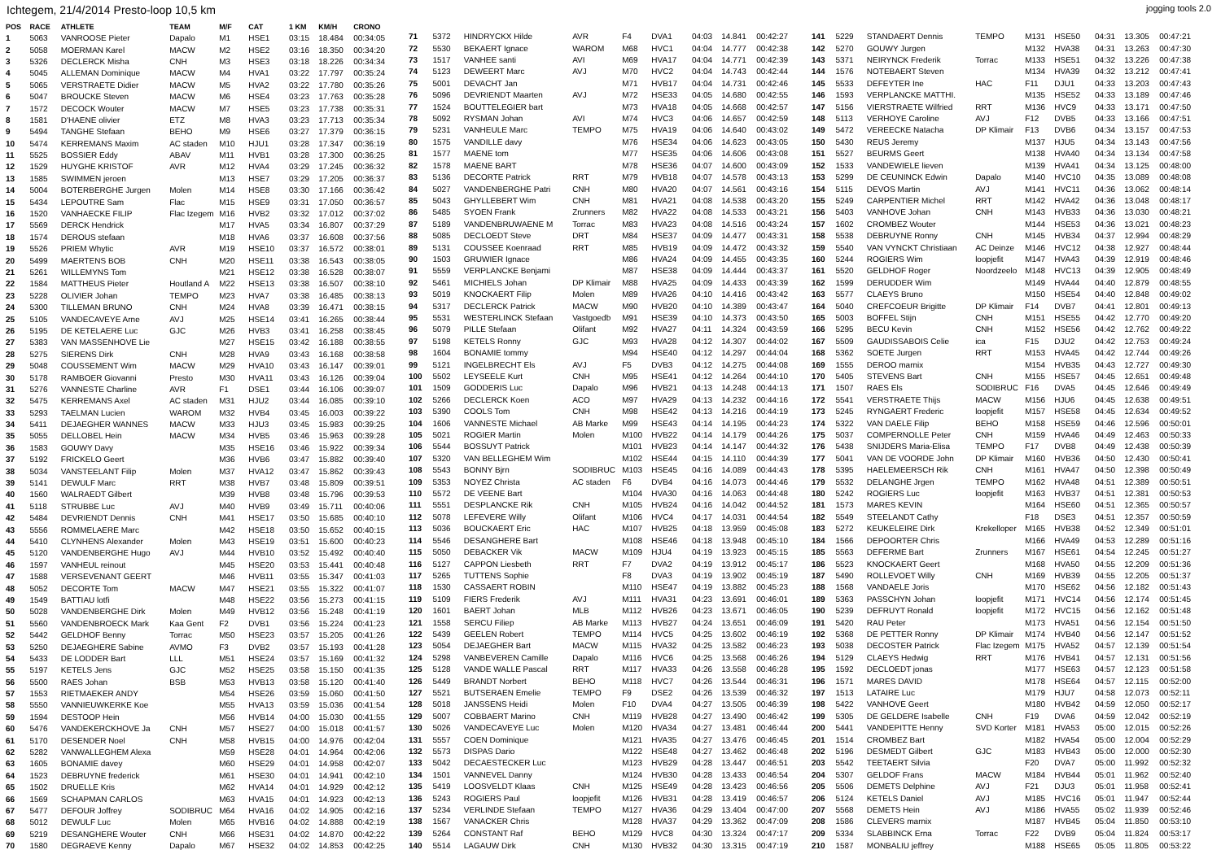Ichtegem, 21/4/2014 Presto-loop 10,5 km
jogging tools 2.0
| POS | RACE | ATHLETE | TEAM | M/F | CAT | 1 KM | KM/H | CRONO |
| --- | --- | --- | --- | --- | --- | --- | --- | --- |
| 1 | 5063 | VANROOSE Pieter | Dapalo | M1 | HSE1 | 03:15 | 18.484 | 00:34:05 |
| 2 | 5058 | MOERMAN Karel | MACW | M2 | HSE2 | 03:16 | 18.350 | 00:34:20 |
| 3 | 5326 | DECLERCK Misha | CNH | M3 | HSE3 | 03:18 | 18.226 | 00:34:34 |
| 4 | 5045 | ALLEMAN Dominique | MACW | M4 | HVA1 | 03:22 | 17.797 | 00:35:24 |
| 5 | 5065 | VERSTRAETE Didier | MACW | M5 | HVA2 | 03:22 | 17.780 | 00:35:26 |
| 6 | 5047 | BROUCKE Steven | MACW | M6 | HSE4 | 03:23 | 17.763 | 00:35:28 |
| 7 | 1572 | DECOCK Wouter | MACW | M7 | HSE5 | 03:23 | 17.738 | 00:35:31 |
| 8 | 1581 | D'HAENE olivier | ETZ | M8 | HVA3 | 03:23 | 17.713 | 00:35:34 |
| 9 | 5494 | TANGHE Stefaan | BEHO | M9 | HSE6 | 03:27 | 17.379 | 00:36:15 |
| 10 | 5474 | KERREMANS Maxim | AC staden | M10 | HJU1 | 03:28 | 17.347 | 00:36:19 |
| 11 | 5525 | BOSSIER Eddy | ABAV | M11 | HVB1 | 03:28 | 17.300 | 00:36:25 |
| 12 | 1529 | HUYGHE KRISTOF | AVR | M12 | HVA4 | 03:29 | 17.245 | 00:36:32 |
| 13 | 1585 | SWIMMEN jeroen | | M13 | HSE7 | 03:29 | 17.205 | 00:36:37 |
| 14 | 5004 | BOTERBERGHE Jurgen | Molen | M14 | HSE8 | 03:30 | 17.166 | 00:36:42 |
| 15 | 5434 | LEPOUTRE Sam | Flac | M15 | HSE9 | 03:31 | 17.050 | 00:36:57 |
| 16 | 1520 | VANHAECKE FILIP | Flac Izegem | M16 | HVB2 | 03:32 | 17.012 | 00:37:02 |
| 17 | 5569 | DERCK Hendrick | | M17 | HVA5 | 03:34 | 16.807 | 00:37:29 |
| 18 | 1574 | DEROUS stefaan | | M18 | HVA6 | 03:37 | 16.608 | 00:37:56 |
| 19 | 5526 | PRIEM Whytic | AVR | M19 | HSE10 | 03:37 | 16.572 | 00:38:01 |
| 20 | 5499 | MAERTENS BOB | CNH | M20 | HSE11 | 03:38 | 16.543 | 00:38:05 |
| 21 | 5261 | WILLEMYNS Tom | | M21 | HSE12 | 03:38 | 16.528 | 00:38:07 |
| 22 | 1584 | MATTHEUS Pieter | Houtland A | M22 | HSE13 | 03:38 | 16.507 | 00:38:10 |
| 23 | 5228 | OLIVIER Johan | TEMPO | M23 | HVA7 | 03:38 | 16.485 | 00:38:13 |
| 24 | 5300 | TILLEMAN BRUNO | CNH | M24 | HVA8 | 03:39 | 16.471 | 00:38:15 |
| 25 | 5105 | VANDECAVEYE Arne | AVJ | M25 | HSE14 | 03:41 | 16.265 | 00:38:44 |
| 26 | 5195 | DE KETELAERE Luc | GJC | M26 | HVB3 | 03:41 | 16.258 | 00:38:45 |
| 27 | 5383 | VAN MASSENHOVE Lie | | M27 | HSE15 | 03:42 | 16.188 | 00:38:55 |
| 28 | 5275 | SIERENS Dirk | CNH | M28 | HVA9 | 03:43 | 16.168 | 00:38:58 |
| 29 | 5048 | COUSSEMENT Wim | MACW | M29 | HVA10 | 03:43 | 16.147 | 00:39:01 |
| 30 | 5178 | RAMBOER Giovanni | Presto | M30 | HVA11 | 03:43 | 16.126 | 00:39:04 |
| 31 | 5276 | VANNESTE Charline | AVR | F1 | DSE1 | 03:44 | 16.106 | 00:39:07 |
| 32 | 5475 | KERREMANS Axel | AC staden | M31 | HJU2 | 03:44 | 16.085 | 00:39:10 |
| 33 | 5293 | TAELMAN Lucien | WAROM | M32 | HVB4 | 03:45 | 16.003 | 00:39:22 |
| 34 | 5411 | DEJAEGHER WANNES | MACW | M33 | HJU3 | 03:45 | 15.983 | 00:39:25 |
| 35 | 5055 | DELLOBEL Hein | MACW | M34 | HVB5 | 03:46 | 15.963 | 00:39:28 |
| 36 | 1583 | GOUWY Davy | | M35 | HSE16 | 03:46 | 15.922 | 00:39:34 |
| 37 | 5192 | FRICKELO Geert | | M36 | HVB6 | 03:47 | 15.882 | 00:39:40 |
| 38 | 5034 | VANSTEELANT Filip | Molen | M37 | HVA12 | 03:47 | 15.862 | 00:39:43 |
| 39 | 5141 | DEWULF Marc | RRT | M38 | HVB7 | 03:48 | 15.809 | 00:39:51 |
| 40 | 1560 | WALRAEDT Gilbert | | M39 | HVB8 | 03:48 | 15.796 | 00:39:53 |
| 41 | 5118 | STRUBBE Luc | AVJ | M40 | HVB9 | 03:49 | 15.711 | 00:40:06 |
| 42 | 5484 | DEVRIENDT Dennis | CNH | M41 | HSE17 | 03:50 | 15.685 | 00:40:10 |
| 43 | 5556 | ROMMELAERE Marc | | M42 | HSE18 | 03:50 | 15.652 | 00:40:15 |
| 44 | 5410 | CLYNHENS Alexander | Molen | M43 | HSE19 | 03:51 | 15.600 | 00:40:23 |
| 45 | 5120 | VANDENBERGHE Hugo | AVJ | M44 | HVB10 | 03:52 | 15.492 | 00:40:40 |
| 46 | 1597 | VANHEUL reinout | | M45 | HSE20 | 03:53 | 15.441 | 00:40:48 |
| 47 | 1588 | VERSEVENANT GEERT | | M46 | HVB11 | 03:55 | 15.347 | 00:41:03 |
| 48 | 5052 | DECORTE Tom | MACW | M47 | HSE21 | 03:55 | 15.322 | 00:41:07 |
| 49 | 1549 | BATTIAU lotfi | | M48 | HSE22 | 03:56 | 15.273 | 00:41:15 |
| 50 | 5028 | VANDENBERGHE Dirk | Molen | M49 | HVB12 | 03:56 | 15.248 | 00:41:19 |
| 51 | 5560 | VANDENBROECK Mark | Kaa Gent | F2 | DVB1 | 03:56 | 15.224 | 00:41:23 |
| 52 | 5442 | GELDHOF Benny | Torrac | M50 | HSE23 | 03:57 | 15.205 | 00:41:26 |
| 53 | 5250 | DEJAEGHERE Sabine | AVMO | F3 | DVB2 | 03:57 | 15.193 | 00:41:28 |
| 54 | 5433 | DE LODDER Bart | LLL | M51 | HSE24 | 03:57 | 15.169 | 00:41:32 |
| 55 | 5197 | KETELS Jens | GJC | M52 | HSE25 | 03:58 | 15.150 | 00:41:35 |
| 56 | 5500 | RAES Johan | BSB | M53 | HVB13 | 03:58 | 15.120 | 00:41:40 |
| 57 | 1553 | RIETMAEKER ANDY | | M54 | HSE26 | 03:59 | 15.060 | 00:41:50 |
| 58 | 5550 | VANNIEUWKERKE Koe | | M55 | HVA13 | 03:59 | 15.036 | 00:41:54 |
| 59 | 1594 | DESTOOP Hein | | M56 | HVB14 | 04:00 | 15.030 | 00:41:55 |
| 60 | 5476 | VANDEKERCKHOVE Ja | CNH | M57 | HSE27 | 04:00 | 15.018 | 00:41:57 |
| 61 | 5170 | DESENDER Noel | CNH | M58 | HVB15 | 04:00 | 14.976 | 00:42:04 |
| 62 | 5282 | VANWALLEGHEM Alexa | | M59 | HSE28 | 04:01 | 14.964 | 00:42:06 |
| 63 | 1605 | BONAMIE davey | | M60 | HSE29 | 04:01 | 14.958 | 00:42:07 |
| 64 | 1523 | DEBRUYNE frederick | | M61 | HSE30 | 04:01 | 14.941 | 00:42:10 |
| 65 | 1502 | DRUELLE Kris | | M62 | HVA14 | 04:01 | 14.929 | 00:42:12 |
| 66 | 1569 | SCHAPMAN CARLOS | | M63 | HVA15 | 04:01 | 14.923 | 00:42:13 |
| 67 | 5477 | DEFOUR Joffrey | SODIBRUC | M64 | HVA16 | 04:02 | 14.905 | 00:42:16 |
| 68 | 5012 | DEWULF Luc | Molen | M65 | HVB16 | 04:02 | 14.888 | 00:42:19 |
| 69 | 5219 | DESANGHERE Wouter | CNH | M66 | HSE31 | 04:02 | 14.870 | 00:42:22 |
| 70 | 1580 | DEGRAEVE Kenny | Dapalo | M67 | HSE32 | 04:02 | 14.853 | 00:42:25 |
| 71 | 5372 | HINDRYCKX Hilde | AVR | F4 | DVA1 | 04:03 | 14.841 | 00:42:27 |
| 72 | 5530 | BEKAERT Ignace | WAROM | M68 | HVC1 | 04:04 | 14.777 | 00:42:38 |
| 73 | 1517 | VANHEE santi | AVI | M69 | HVA17 | 04:04 | 14.771 | 00:42:39 |
| 74 | 5123 | DEWEERT Marc | AVJ | M70 | HVC2 | 04:04 | 14.743 | 00:42:44 |
| 75 | 5001 | DEVACHT Jan | | M71 | HVB17 | 04:04 | 14.731 | 00:42:46 |
| 76 | 5096 | DEVRIENDT Maarten | AVJ | M72 | HSE33 | 04:05 | 14.680 | 00:42:55 |
| 77 | 1524 | BOUTTELEGIER bart | | M73 | HVA18 | 04:05 | 14.668 | 00:42:57 |
| 78 | 5092 | RYSMAN Johan | AVI | M74 | HVC3 | 04:06 | 14.657 | 00:42:59 |
| 79 | 5231 | VANHEULE Marc | TEMPO | M75 | HVA19 | 04:06 | 14.640 | 00:43:02 |
| 80 | 1575 | VANDILLE davy | | M76 | HSE34 | 04:06 | 14.623 | 00:43:05 |
| 81 | 1577 | MAENE tom | | M77 | HSE35 | 04:06 | 14.606 | 00:43:08 |
| 82 | 1578 | MAENE BART | | M78 | HSE36 | 04:07 | 14.600 | 00:43:09 |
| 83 | 5136 | DECORTE Patrick | RRT | M79 | HVB18 | 04:07 | 14.578 | 00:43:13 |
| 84 | 5027 | VANDENBERGHE Patri | CNH | M80 | HVA20 | 04:07 | 14.561 | 00:43:16 |
| 85 | 5043 | GHYLLEBERT Wim | CNH | M81 | HVA21 | 04:08 | 14.538 | 00:43:20 |
| 86 | 5485 | SYOEN Frank | Zrunners | M82 | HVA22 | 04:08 | 14.533 | 00:43:21 |
| 87 | 5189 | VANDENBRUWAENE M | Torrac | M83 | HVA23 | 04:08 | 14.516 | 00:43:24 |
| 88 | 5085 | DECLOEDT Steve | DRT | M84 | HSE37 | 04:09 | 14.477 | 00:43:31 |
| 89 | 5131 | COUSSEE Koenraad | RRT | M85 | HVB19 | 04:09 | 14.472 | 00:43:32 |
| 90 | 1503 | GRUWIER Ignace | | M86 | HVA24 | 04:09 | 14.455 | 00:43:35 |
| 91 | 5559 | VERPLANCKE Benjami | | M87 | HSE38 | 04:09 | 14.444 | 00:43:37 |
| 92 | 5461 | MICHIELS Johan | DP Klimair | M88 | HVA25 | 04:09 | 14.433 | 00:43:39 |
| 93 | 5019 | KNOCKAERT Filip | Molen | M89 | HVA26 | 04:10 | 14.416 | 00:43:42 |
| 94 | 5317 | DECLERCK Patrick | MACW | M90 | HVB20 | 04:10 | 14.389 | 00:43:47 |
| 95 | 5531 | WESTERLINCK Stefaan | Vastgoedb | M91 | HSE39 | 04:10 | 14.373 | 00:43:50 |
| 96 | 5079 | PILLE Stefaan | Olifant | M92 | HVA27 | 04:11 | 14.324 | 00:43:59 |
| 97 | 5198 | KETELS Ronny | GJC | M93 | HVA28 | 04:12 | 14.307 | 00:44:02 |
| 98 | 1604 | BONAMIE tommy | | M94 | HSE40 | 04:12 | 14.297 | 00:44:04 |
| 99 | 5121 | INGELBRECHT Els | AVJ | F5 | DVB3 | 04:12 | 14.275 | 00:44:08 |
| 100 | 5502 | LEYSEELE Kurt | CNH | M95 | HSE41 | 04:12 | 14.264 | 00:44:10 |
| 101 | 1509 | GODDERIS Luc | Dapalo | M96 | HVB21 | 04:13 | 14.248 | 00:44:13 |
| 102 | 5266 | DECLERCK Koen | ACO | M97 | HVA29 | 04:13 | 14.232 | 00:44:16 |
| 103 | 5390 | COOLS Tom | CNH | M98 | HSE42 | 04:13 | 14.216 | 00:44:19 |
| 104 | 1606 | VANNESTE Michael | AB Marke | M99 | HSE43 | 04:14 | 14.195 | 00:44:23 |
| 105 | 5021 | ROGIER Martin | Molen | M100 | HVB22 | 04:14 | 14.179 | 00:44:26 |
| 106 | 5544 | BOSSUYT Patrick | | M101 | HVB23 | 04:14 | 14.147 | 00:44:32 |
| 107 | 5320 | VAN BELLEGHEM Wim | | M102 | HSE44 | 04:15 | 14.110 | 00:44:39 |
| 108 | 5543 | BONNY Bjrn | SODIBRUC | M103 | HSE45 | 04:16 | 14.089 | 00:44:43 |
| 109 | 5353 | NOYEZ Christa | AC staden | F6 | DVB4 | 04:16 | 14.073 | 00:44:46 |
| 110 | 5572 | DE VEENE Bart | | M104 | HVA30 | 04:16 | 14.063 | 00:44:48 |
| 111 | 5551 | DESPLANCKE Rik | CNH | M105 | HVB24 | 04:16 | 14.042 | 00:44:52 |
| 112 | 5078 | LEFEVERE Willy | Olifant | M106 | HVC4 | 04:17 | 14.031 | 00:44:54 |
| 113 | 5036 | BOUCKAERT Eric | HAC | M107 | HVB25 | 04:18 | 13.959 | 00:45:08 |
| 114 | 5546 | DESANGHERE Bart | | M108 | HSE46 | 04:18 | 13.948 | 00:45:10 |
| 115 | 5050 | DEBACKER Vik | MACW | M109 | HJU4 | 04:19 | 13.923 | 00:45:15 |
| 116 | 5127 | CAPPON Liesbeth | RRT | F7 | DVA2 | 04:19 | 13.912 | 00:45:17 |
| 117 | 5265 | TUTTENS Sophie | | F8 | DVA3 | 04:19 | 13.902 | 00:45:19 |
| 118 | 1530 | CASSAERT ROBIN | | M110 | HSE47 | 04:19 | 13.882 | 00:45:23 |
| 119 | 5109 | FIERS Frederik | AVJ | M111 | HVA31 | 04:23 | 13.691 | 00:46:01 |
| 120 | 1601 | BAERT Johan | MLB | M112 | HVB26 | 04:23 | 13.671 | 00:46:05 |
| 121 | 1558 | SERCU Filiep | AB Marke | M113 | HVB27 | 04:24 | 13.651 | 00:46:09 |
| 122 | 5439 | GEELEN Robert | TEMPO | M114 | HVC5 | 04:25 | 13.602 | 00:46:19 |
| 123 | 5054 | DEJAEGHER Bart | MACW | M115 | HVA32 | 04:25 | 13.582 | 00:46:23 |
| 124 | 5298 | VANBEVEREN Camille | Dapalo | M116 | HVC6 | 04:25 | 13.568 | 00:46:26 |
| 125 | 5128 | VANDE WALLE Pascal | RRT | M117 | HVA33 | 04:26 | 13.558 | 00:46:28 |
| 126 | 5449 | BRANDT Norbert | BEHO | M118 | HVC7 | 04:26 | 13.544 | 00:46:31 |
| 127 | 5521 | BUTSERAEN Emelie | TEMPO | F9 | DSE2 | 04:26 | 13.539 | 00:46:32 |
| 128 | 5018 | JANSSENS Heidi | Molen | F10 | DVA4 | 04:27 | 13.505 | 00:46:39 |
| 129 | 5007 | COBBAERT Marino | CNH | M119 | HVB28 | 04:27 | 13.490 | 00:46:42 |
| 130 | 5026 | VANDECAVEYE Luc | Molen | M120 | HVA34 | 04:27 | 13.481 | 00:46:44 |
| 131 | 5557 | COEN Dominique | | M121 | HVA35 | 04:27 | 13.476 | 00:46:45 |
| 132 | 5573 | DISPAS Dario | | M122 | HSE48 | 04:27 | 13.462 | 00:46:48 |
| 133 | 5042 | DECAESTECKER Luc | | M123 | HVB29 | 04:28 | 13.447 | 00:46:51 |
| 134 | 1501 | VANNEVEL Danny | | M124 | HVB30 | 04:28 | 13.433 | 00:46:54 |
| 135 | 5419 | LOOSVELDT Klaas | CNH | M125 | HSE49 | 04:28 | 13.423 | 00:46:56 |
| 136 | 5243 | ROGIERS Paul | loopjefit | M126 | HVB31 | 04:28 | 13.419 | 00:46:57 |
| 137 | 5234 | VERLINDE Stefaan | TEMPO | M127 | HVA36 | 04:29 | 13.404 | 00:47:00 |
| 138 | 1567 | VANACKER Chris | | M128 | HVA37 | 04:29 | 13.362 | 00:47:09 |
| 139 | 5264 | CONSTANT Raf | BEHO | M129 | HVC8 | 04:30 | 13.324 | 00:47:17 |
| 140 | 5514 | LAGAUW Dirk | CNH | M130 | HVB32 | 04:30 | 13.315 | 00:47:19 |
| 141 | 5229 | STANDAERT Dennis | TEMPO | M131 | HSE50 | 04:31 | 13.305 | 00:47:21 |
| 142 | 5270 | GOUWY Jurgen | | M132 | HVA38 | 04:31 | 13.263 | 00:47:30 |
| 143 | 5371 | NEIRYNCK Frederik | Torrac | M133 | HSE51 | 04:32 | 13.226 | 00:47:38 |
| 144 | 1576 | NOTEBAERT Steven | | M134 | HVA39 | 04:32 | 13.212 | 00:47:41 |
| 145 | 5533 | DEFEYTER Ine | HAC | F11 | DJU1 | 04:33 | 13.203 | 00:47:43 |
| 146 | 1593 | VERPLANCKE MATTHI. | | M135 | HSE52 | 04:33 | 13.189 | 00:47:46 |
| 147 | 5156 | VIERSTRAETE Wilfried | RRT | M136 | HVC9 | 04:33 | 13.171 | 00:47:50 |
| 148 | 5113 | VERHOYE Caroline | AVJ | F12 | DVB5 | 04:33 | 13.166 | 00:47:51 |
| 149 | 5472 | VEREECKE Natacha | DP Klimair | F13 | DVB6 | 04:34 | 13.157 | 00:47:53 |
| 150 | 5430 | REUS Jeremy | | M137 | HJU5 | 04:34 | 13.143 | 00:47:56 |
| 151 | 5527 | BEURMS Geert | | M138 | HVA40 | 04:34 | 13.134 | 00:47:58 |
| 152 | 1533 | VANDEWIELE lieven | | M139 | HVA41 | 04:34 | 13.125 | 00:48:00 |
| 153 | 5299 | DE CEUNINCK Edwin | Dapalo | M140 | HVC10 | 04:35 | 13.089 | 00:48:08 |
| 154 | 5115 | DEVOS Martin | AVJ | M141 | HVC11 | 04:36 | 13.062 | 00:48:14 |
| 155 | 5249 | CARPENTIER Michel | RRT | M142 | HVA42 | 04:36 | 13.048 | 00:48:17 |
| 156 | 5403 | VANHOVE Johan | CNH | M143 | HVB33 | 04:36 | 13.030 | 00:48:21 |
| 157 | 1602 | CROMBEZ Wouter | | M144 | HSE53 | 04:36 | 13.021 | 00:48:23 |
| 158 | 5538 | DEBRUYNE Ronny | CNH | M145 | HVB34 | 04:37 | 12.994 | 00:48:29 |
| 159 | 5540 | VAN VYNCKT Christiaan | AC Deinze | M146 | HVC12 | 04:38 | 12.927 | 00:48:44 |
| 160 | 5244 | ROGIERS Wim | loopjefit | M147 | HVA43 | 04:39 | 12.919 | 00:48:46 |
| 161 | 5520 | GELDHOF Roger | Noordzeelo | M148 | HVC13 | 04:39 | 12.905 | 00:48:49 |
| 162 | 1599 | DERUDDER Wim | | M149 | HVA44 | 04:40 | 12.879 | 00:48:55 |
| 163 | 5577 | CLAEYS Bruno | | M150 | HSE54 | 04:40 | 12.848 | 00:49:02 |
| 164 | 5040 | CREFCOEUR Brigitte | DP Klimair | F14 | DVB7 | 04:41 | 12.801 | 00:49:13 |
| 165 | 5003 | BOFFEL Stijn | CNH | M151 | HSE55 | 04:42 | 12.770 | 00:49:20 |
| 166 | 5295 | BECU Kevin | CNH | M152 | HSE56 | 04:42 | 12.762 | 00:49:22 |
| 167 | 5509 | GAUDISSABOIS Celie | ica | F15 | DJU2 | 04:42 | 12.753 | 00:49:24 |
| 168 | 5362 | SOETE Jurgen | RRT | M153 | HVA45 | 04:42 | 12.744 | 00:49:26 |
| 169 | 1555 | DEROO marnix | | M154 | HVB35 | 04:43 | 12.727 | 00:49:30 |
| 170 | 5405 | STEVENS Bart | CNH | M155 | HSE57 | 04:45 | 12.651 | 00:49:48 |
| 171 | 1507 | RAES Els | SODIBRUC | F16 | DVA5 | 04:45 | 12.646 | 00:49:49 |
| 172 | 5541 | VERSTRAETE Thijs | MACW | M156 | HJU6 | 04:45 | 12.638 | 00:49:51 |
| 173 | 5245 | RYNGAERT Frederic | loopjefit | M157 | HSE58 | 04:45 | 12.634 | 00:49:52 |
| 174 | 5322 | VAN DAELE Filip | BEHO | M158 | HSE59 | 04:46 | 12.596 | 00:50:01 |
| 175 | 5037 | COMPERNOLLE Peter | CNH | M159 | HVA46 | 04:49 | 12.463 | 00:50:33 |
| 176 | 5438 | SNIJDERS Maria-Elisa | TEMPO | F17 | DVB8 | 04:49 | 12.438 | 00:50:39 |
| 177 | 5041 | VAN DE VOORDE John | DP Klimair | M160 | HVB36 | 04:50 | 12.430 | 00:50:41 |
| 178 | 5395 | HAELEMEERSCH Rik | CNH | M161 | HVA47 | 04:50 | 12.398 | 00:50:49 |
| 179 | 5532 | DELANGHE Jrgen | TEMPO | M162 | HVA48 | 04:51 | 12.389 | 00:50:51 |
| 180 | 5242 | ROGIERS Luc | loopjefit | M163 | HVB37 | 04:51 | 12.381 | 00:50:53 |
| 181 | 1573 | MARES KEVIN | | M164 | HSE60 | 04:51 | 12.365 | 00:50:57 |
| 182 | 5549 | STEELANDT Cathy | | F18 | DSE3 | 04:51 | 12.357 | 00:50:59 |
| 183 | 5272 | KEUKELEIRE Dirk | Krekelloper | M165 | HVB38 | 04:52 | 12.349 | 00:51:01 |
| 184 | 1566 | DEPOORTER Chris | | M166 | HVA49 | 04:53 | 12.289 | 00:51:16 |
| 185 | 5563 | DEFERME Bart | Zrunners | M167 | HSE61 | 04:54 | 12.245 | 00:51:27 |
| 186 | 5523 | KNOCKAERT Geert | | M168 | HVA50 | 04:55 | 12.209 | 00:51:36 |
| 187 | 5490 | ROLLEVOET Willy | CNH | M169 | HVB39 | 04:55 | 12.205 | 00:51:37 |
| 188 | 1568 | VANDAELE Joris | | M170 | HSE62 | 04:56 | 12.182 | 00:51:43 |
| 189 | 5363 | PASSCHYN Johan | loopjefit | M171 | HVC14 | 04:56 | 12.174 | 00:51:45 |
| 190 | 5239 | DEFRUYT Ronald | loopjefit | M172 | HVC15 | 04:56 | 12.162 | 00:51:48 |
| 191 | 5420 | RAU Peter | | M173 | HVA51 | 04:56 | 12.154 | 00:51:50 |
| 192 | 5368 | DE PETTER Ronny | DP Klimair | M174 | HVB40 | 04:56 | 12.147 | 00:51:52 |
| 193 | 5038 | DECOSTER Patrick | Flac Izegem | M175 | HVA52 | 04:57 | 12.139 | 00:51:54 |
| 194 | 5129 | CLAEYS Hedwig | RRT | M176 | HVB41 | 04:57 | 12.131 | 00:51:56 |
| 195 | 1592 | DECLOEDT jonas | | M177 | HSE63 | 04:57 | 12.123 | 00:51:58 |
| 196 | 1571 | MARES DAVID | | M178 | HSE64 | 04:57 | 12.115 | 00:52:00 |
| 197 | 1513 | LATAIRE Luc | | M179 | HJU7 | 04:58 | 12.073 | 00:52:11 |
| 198 | 5422 | VANHOVE Geert | | M180 | HVB42 | 04:59 | 12.050 | 00:52:17 |
| 199 | 5305 | DE GELDERE Isabelle | CNH | F19 | DVA6 | 04:59 | 12.042 | 00:52:19 |
| 200 | 5441 | VANDEPITTE Henny | SVD Korter | M181 | HVA53 | 05:00 | 12.015 | 00:52:26 |
| 201 | 1514 | CROMBEZ Bart | | M182 | HVA54 | 05:00 | 12.004 | 00:52:29 |
| 202 | 5196 | DESMEDT Gilbert | GJC | M183 | HVB43 | 05:00 | 12.000 | 00:52:30 |
| 203 | 5542 | TEETAERT Silvia | | F20 | DVA7 | 05:00 | 11.992 | 00:52:32 |
| 204 | 5307 | GELDOF Frans | MACW | M184 | HVB44 | 05:01 | 11.962 | 00:52:40 |
| 205 | 5506 | DEMETS Delphine | AVJ | F21 | DJU3 | 05:01 | 11.958 | 00:52:41 |
| 206 | 5124 | KETELS Daniel | AVJ | M185 | HVC16 | 05:01 | 11.947 | 00:52:44 |
| 207 | 5568 | DEMETS Hein | AVJ | M186 | HVA55 | 05:02 | 11.939 | 00:52:46 |
| 208 | 1586 | CLEVERS marnix | | M187 | HVB45 | 05:04 | 11.850 | 00:53:10 |
| 209 | 5334 | SLABBINCK Erna | Torrac | F22 | DVB9 | 05:04 | 11.824 | 00:53:17 |
| 210 | 1587 | MONBALIU jeffrey | | M188 | HSE65 | 05:05 | 11.805 | 00:53:22 |